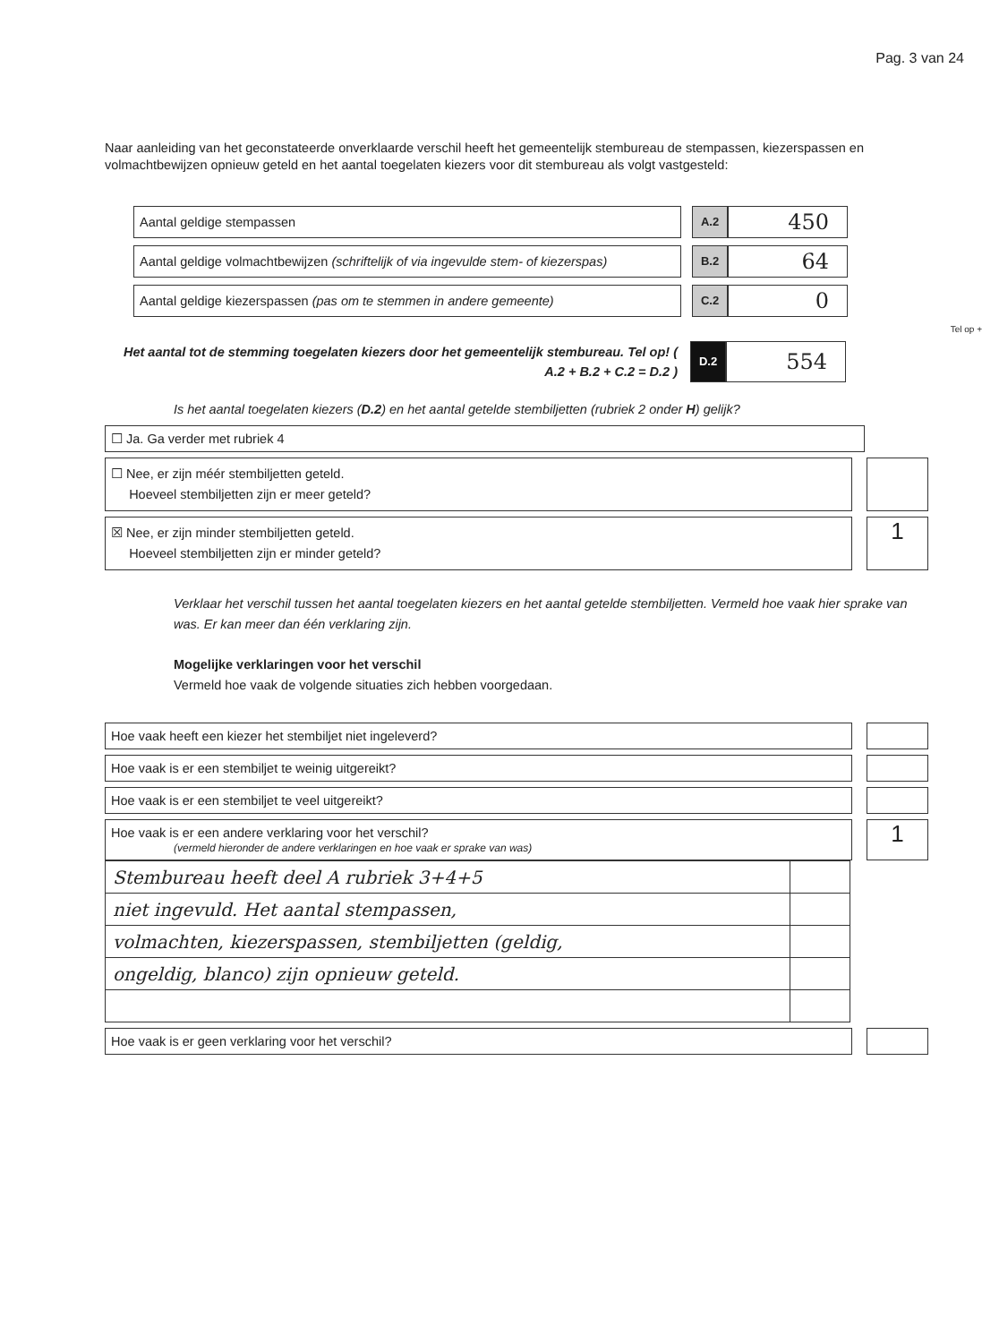Pag. 3 van 24
Naar aanleiding van het geconstateerde onverklaarde verschil heeft het gemeentelijk stembureau de stempassen, kiezerspassen en volmachtbewijzen opnieuw geteld en het aantal toegelaten kiezers voor dit stembureau als volgt vastgesteld:
Aantal geldige stempassen A.2
450
Aantal geldige volmachtbewijzen (schriftelijk of via ingevulde stem- of kiezerspas)
B.2
64
Aantal geldige kiezerspassen (pas om te stemmen in andere gemeente) C.2
0
Tel op +
Het aantal tot de stemming toegelaten kiezers door het gemeentelijk stembureau. Tel op! ( A.2 + B.2 + C.2 = D.2 )
D.2
554
Is het aantal toegelaten kiezers (D.2) en het aantal getelde stembiljetten (rubriek 2 onder H) gelijk?
☐ Ja. Ga verder met rubriek 4
☐ Nee, er zijn méér stembiljetten geteld.
Hoeveel stembiljetten zijn er meer geteld?
☒ Nee, er zijn minder stembiljetten geteld.
Hoeveel stembiljetten zijn er minder geteld?
1
Verklaar het verschil tussen het aantal toegelaten kiezers en het aantal getelde stembiljetten. Vermeld hoe vaak hier sprake van was. Er kan meer dan één verklaring zijn.
Mogelijke verklaringen voor het verschil
Vermeld hoe vaak de volgende situaties zich hebben voorgedaan.
Hoe vaak heeft een kiezer het stembiljet niet ingeleverd?
Hoe vaak is er een stembiljet te weinig uitgereikt?
Hoe vaak is er een stembiljet te veel uitgereikt?
Hoe vaak is er een andere verklaring voor het verschil?
(vermeld hieronder de andere verklaringen en hoe vaak er sprake van was)
1
| Stembureau heeft deel A rubriek 3+4+5 | |
| niet ingevuld. Het aantal stempassen, | |
| volmachten, kiezerspassen, stembiljetten (geldig, | |
| ongeldig, blanco) zijn opnieuw geteld. | |
Hoe vaak is er geen verklaring voor het verschil?